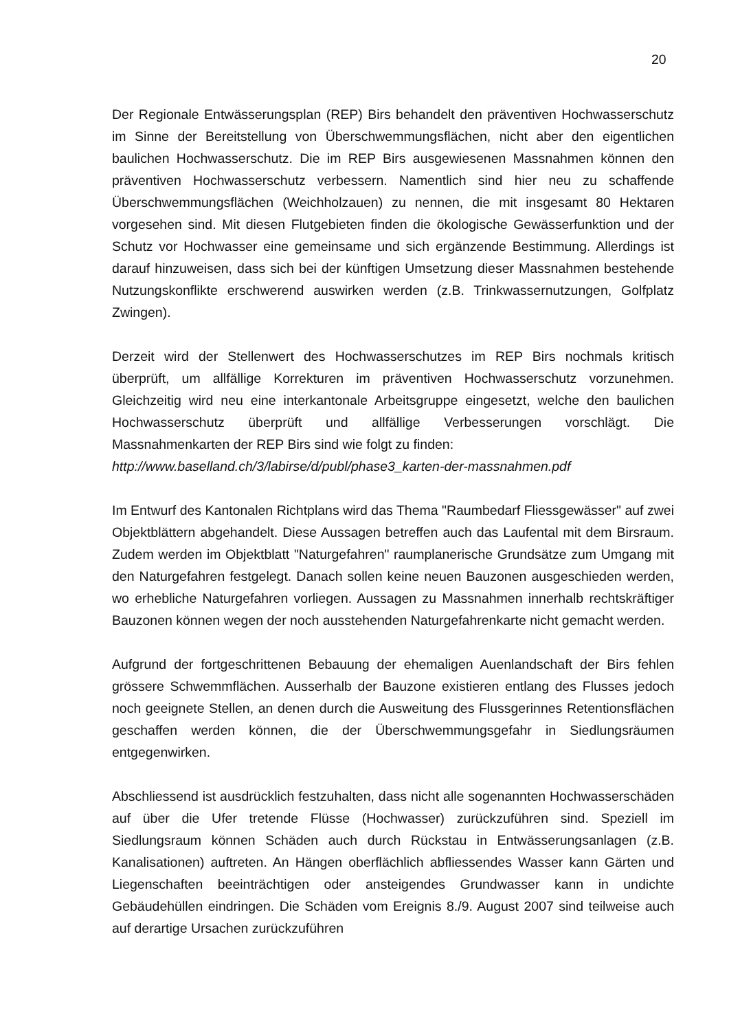20
Der Regionale Entwässerungsplan (REP) Birs behandelt den präventiven Hochwasserschutz im Sinne der Bereitstellung von Überschwemmungsflächen, nicht aber den eigentlichen baulichen Hochwasserschutz. Die im REP Birs ausgewiesenen Massnahmen können den präventiven Hochwasserschutz verbessern. Namentlich sind hier neu zu schaffende Überschwemmungsflächen (Weichholzauen) zu nennen, die mit insgesamt 80 Hektaren vorgesehen sind. Mit diesen Flutgebieten finden die ökologische Gewässerfunktion und der Schutz vor Hochwasser eine gemeinsame und sich ergänzende Bestimmung. Allerdings ist darauf hinzuweisen, dass sich bei der künftigen Umsetzung dieser Massnahmen bestehende Nutzungskonflikte erschwerend auswirken werden (z.B. Trinkwassernutzungen, Golfplatz Zwingen).
Derzeit wird der Stellenwert des Hochwasserschutzes im REP Birs nochmals kritisch überprüft, um allfällige Korrekturen im präventiven Hochwasserschutz vorzunehmen. Gleichzeitig wird neu eine interkantonale Arbeitsgruppe eingesetzt, welche den baulichen Hochwasserschutz überprüft und allfällige Verbesserungen vorschlägt. Die Massnahmenkarten der REP Birs sind wie folgt zu finden:
http://www.baselland.ch/3/labirse/d/publ/phase3_karten-der-massnahmen.pdf
Im Entwurf des Kantonalen Richtplans wird das Thema "Raumbedarf Fliessgewässer" auf zwei Objektblättern abgehandelt. Diese Aussagen betreffen auch das Laufental mit dem Birsraum. Zudem werden im Objektblatt "Naturgefahren" raumplanerische Grundsätze zum Umgang mit den Naturgefahren festgelegt. Danach sollen keine neuen Bauzonen ausgeschieden werden, wo erhebliche Naturgefahren vorliegen. Aussagen zu Massnahmen innerhalb rechtskräftiger Bauzonen können wegen der noch ausstehenden Naturgefahrenkarte nicht gemacht werden.
Aufgrund der fortgeschrittenen Bebauung der ehemaligen Auenlandschaft der Birs fehlen grössere Schwemmflächen. Ausserhalb der Bauzone existieren entlang des Flusses jedoch noch geeignete Stellen, an denen durch die Ausweitung des Flussgerinnes Retentionsflächen geschaffen werden können, die der Überschwemmungsgefahr in Siedlungsräumen entgegenwirken.
Abschliessend ist ausdrücklich festzuhalten, dass nicht alle sogenannten Hochwasserschäden auf über die Ufer tretende Flüsse (Hochwasser) zurückzuführen sind. Speziell im Siedlungsraum können Schäden auch durch Rückstau in Entwässerungsanlagen (z.B. Kanalisationen) auftreten. An Hängen oberflächlich abfliessendes Wasser kann Gärten und Liegenschaften beeinträchtigen oder ansteigendes Grundwasser kann in undichte Gebäudehüllen eindringen. Die Schäden vom Ereignis 8./9. August 2007 sind teilweise auch auf derartige Ursachen zurückzuführen